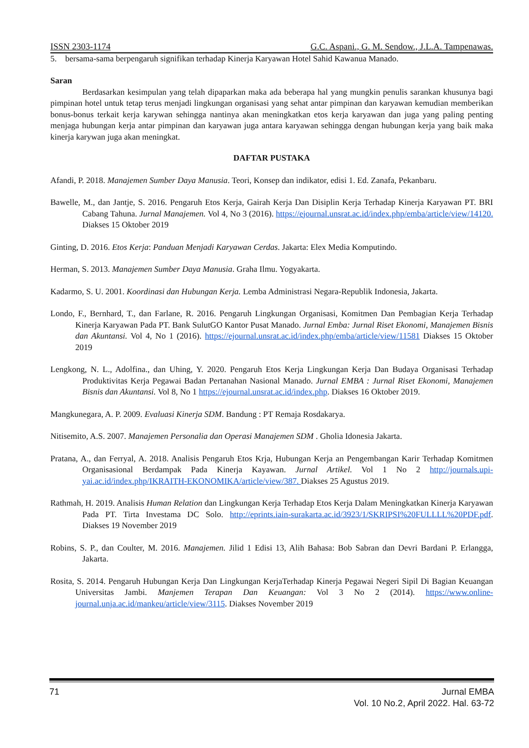ISSN 2303-1174 G.C. Aspani., G. M. Sendow., J.L.A. Tampenawas.
5. bersama-sama berpengaruh signifikan terhadap Kinerja Karyawan Hotel Sahid Kawanua Manado.
Saran
Berdasarkan kesimpulan yang telah dipaparkan maka ada beberapa hal yang mungkin penulis sarankan khusunya bagi pimpinan hotel untuk tetap terus menjadi lingkungan organisasi yang sehat antar pimpinan dan karyawan kemudian memberikan bonus-bonus terkait kerja karywan sehingga nantinya akan meningkatkan etos kerja karyawan dan juga yang paling penting menjaga hubungan kerja antar pimpinan dan karyawan juga antara karyawan sehingga dengan hubungan kerja yang baik maka kinerja karywan juga akan meningkat.
DAFTAR PUSTAKA
Afandi, P. 2018. Manajemen Sumber Daya Manusia. Teori, Konsep dan indikator, edisi 1. Ed. Zanafa, Pekanbaru.
Bawelle, M., dan Jantje, S. 2016. Pengaruh Etos Kerja, Gairah Kerja Dan Disiplin Kerja Terhadap Kinerja Karyawan PT. BRI Cabang Tahuna. Jurnal Manajemen. Vol 4, No 3 (2016). https://ejournal.unsrat.ac.id/index.php/emba/article/view/14120. Diakses 15 Oktober 2019
Ginting, D. 2016. Etos Kerja: Panduan Menjadi Karyawan Cerdas. Jakarta: Elex Media Komputindo.
Herman, S. 2013. Manajemen Sumber Daya Manusia. Graha Ilmu. Yogyakarta.
Kadarmo, S. U. 2001. Koordinasi dan Hubungan Kerja. Lemba Administrasi Negara-Republik Indonesia, Jakarta.
Londo, F., Bernhard, T., dan Farlane, R. 2016. Pengaruh Lingkungan Organisasi, Komitmen Dan Pembagian Kerja Terhadap Kinerja Karyawan Pada PT. Bank SulutGO Kantor Pusat Manado. Jurnal Emba: Jurnal Riset Ekonomi, Manajemen Bisnis dan Akuntansi. Vol 4, No 1 (2016). https://ejournal.unsrat.ac.id/index.php/emba/article/view/11581 Diakses 15 Oktober 2019
Lengkong, N. L., Adolfina., dan Uhing, Y. 2020. Pengaruh Etos Kerja Lingkungan Kerja Dan Budaya Organisasi Terhadap Produktivitas Kerja Pegawai Badan Pertanahan Nasional Manado. Jurnal EMBA : Jurnal Riset Ekonomi, Manajemen Bisnis dan Akuntansi. Vol 8, No 1 https://ejournal.unsrat.ac.id/index.php. Diakses 16 Oktober 2019.
Mangkunegara, A. P. 2009. Evaluasi Kinerja SDM. Bandung : PT Remaja Rosdakarya.
Nitisemito, A.S. 2007. Manajemen Personalia dan Operasi Manajemen SDM . Gholia Idonesia Jakarta.
Pratana, A., dan Ferryal, A. 2018. Analisis Pengaruh Etos Krja, Hubungan Kerja an Pengembangan Karir Terhadap Komitmen Organisasional Berdampak Pada Kinerja Kayawan. Jurnal Artikel. Vol 1 No 2 http://journals.upi-yai.ac.id/index.php/IKRAITH-EKONOMIKA/article/view/387. Diakses 25 Agustus 2019.
Rathmah, H. 2019. Analisis Human Relation dan Lingkungan Kerja Terhadap Etos Kerja Dalam Meningkatkan Kinerja Karyawan Pada PT. Tirta Investama DC Solo. http://eprints.iain-surakarta.ac.id/3923/1/SKRIPSI%20FULLLL%20PDF.pdf. Diakses 19 November 2019
Robins, S. P., dan Coulter, M. 2016. Manajemen. Jilid 1 Edisi 13, Alih Bahasa: Bob Sabran dan Devri Bardani P. Erlangga, Jakarta.
Rosita, S. 2014. Pengaruh Hubungan Kerja Dan Lingkungan KerjaTerhadap Kinerja Pegawai Negeri Sipil Di Bagian Keuangan Universitas Jambi. Manjemen Terapan Dan Keuangan: Vol 3 No 2 (2014). https://www.online-journal.unja.ac.id/mankeu/article/view/3115. Diakses November 2019
71 Jurnal EMBA
Vol. 10 No.2, April 2022. Hal. 63-72